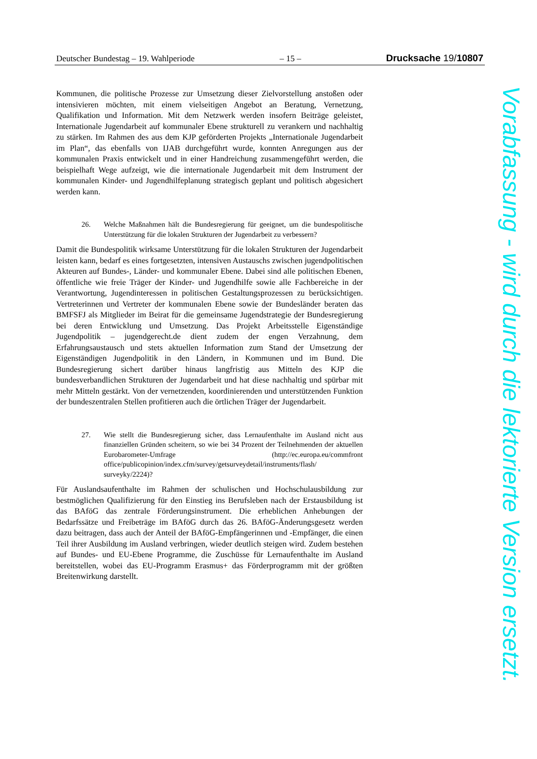Deutscher Bundestag – 19. Wahlperiode – 15 – Drucksache 19/10807
Kommunen, die politische Prozesse zur Umsetzung dieser Zielvorstellung anstoßen oder intensivieren möchten, mit einem vielseitigen Angebot an Beratung, Vernetzung, Qualifikation und Information. Mit dem Netzwerk werden insofern Beiträge geleistet, Internationale Jugendarbeit auf kommunaler Ebene strukturell zu verankern und nachhaltig zu stärken. Im Rahmen des aus dem KJP geförderten Projekts „Internationale Jugendarbeit im Plan“, das ebenfalls von IJAB durchgeführt wurde, konnten Anregungen aus der kommunalen Praxis entwickelt und in einer Handreichung zusammengeführt werden, die beispielhaft Wege aufzeigt, wie die internationale Jugendarbeit mit dem Instrument der kommunalen Kinder- und Jugendhilfeplanung strategisch geplant und politisch abgesichert werden kann.
26. Welche Maßnahmen hält die Bundesregierung für geeignet, um die bundespolitische Unterstützung für die lokalen Strukturen der Jugendarbeit zu verbessern?
Damit die Bundespolitik wirksame Unterstützung für die lokalen Strukturen der Jugendarbeit leisten kann, bedarf es eines fortgesetzten, intensiven Austauschs zwischen jugendpolitischen Akteuren auf Bundes-, Länder- und kommunaler Ebene. Dabei sind alle politischen Ebenen, öffentliche wie freie Träger der Kinder- und Jugendhilfe sowie alle Fachbereiche in der Verantwortung, Jugendinteressen in politischen Gestaltungsprozessen zu berücksichtigen. Vertreterinnen und Vertreter der kommunalen Ebene sowie der Bundesländer beraten das BMFSFJ als Mitglieder im Beirat für die gemeinsame Jugendstrategie der Bundesregierung bei deren Entwicklung und Umsetzung. Das Projekt Arbeitsstelle Eigenständige Jugendpolitik – jugendgerecht.de dient zudem der engen Verzahnung, dem Erfahrungsaustausch und stets aktuellen Information zum Stand der Umsetzung der Eigenständigen Jugendpolitik in den Ländern, in Kommunen und im Bund. Die Bundesregierung sichert darüber hinaus langfristig aus Mitteln des KJP die bundesverbandlichen Strukturen der Jugendarbeit und hat diese nachhaltig und spürbar mit mehr Mitteln gestärkt. Von der vernetzenden, koordinierenden und unterstützenden Funktion der bundeszentralen Stellen profitieren auch die örtlichen Träger der Jugendarbeit.
27. Wie stellt die Bundesregierung sicher, dass Lernaufenthalte im Ausland nicht aus finanziellen Gründen scheitern, so wie bei 34 Prozent der Teilnehmenden der aktuellen Eurobarometer-Umfrage (http://ec.europa.eu/commfront office/publicopinion/index.cfm/survey/getsurveydetail/instruments/flash/ surveyky/2224)?
Für Auslandsaufenthalte im Rahmen der schulischen und Hochschulausbildung zur bestmöglichen Qualifizierung für den Einstieg ins Berufsleben nach der Erstausbildung ist das BAföG das zentrale Förderungsinstrument. Die erheblichen Anhebungen der Bedarfssätze und Freibeträge im BAföG durch das 26. BAföG-Änderungsgesetz werden dazu beitragen, dass auch der Anteil der BAföG-Empfängerinnen und -Empfänger, die einen Teil ihrer Ausbildung im Ausland verbringen, wieder deutlich steigen wird. Zudem bestehen auf Bundes- und EU-Ebene Programme, die Zuschüsse für Lernaufenthalte im Ausland bereitstellen, wobei das EU-Programm Erasmus+ das Förderprogramm mit der größten Breitenwirkung darstellt.
Vorabfassung - wird durch die lektorierte Version ersetzt.